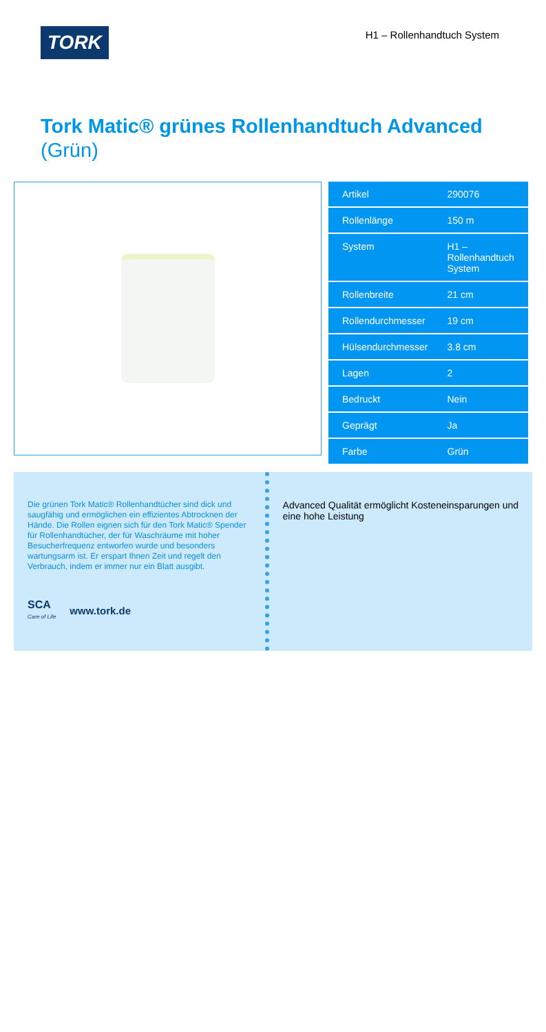TORK
H1 – Rollenhandtuch System
Tork Matic® grünes Rollenhandtuch Advanced (Grün)
| Artikel | 290076 |
| Rollenlänge | 150 m |
| System | H1 – Rollenhandtuch System |
| Rollenbreite | 21 cm |
| Rollendurchmesser | 19 cm |
| Hülsendurchmesser | 3.8 cm |
| Lagen | 2 |
| Bedruckt | Nein |
| Geprägt | Ja |
| Farbe | Grün |
Die grünen Tork Matic® Rollenhandtücher sind dick und saugfähig und ermöglichen ein effizientes Abtrocknen der Hände. Die Rollen eignen sich für den Tork Matic® Spender für Rollenhandtücher, der für Waschräume mit hoher Besucherfrequenz entworfen wurde und besonders wartungsarm ist. Er erspart Ihnen Zeit und regelt den Verbrauch, indem er immer nur ein Blatt ausgibt.
SCA
Care of Life
www.tork.de
Advanced Qualität ermöglicht Kosteneinsparungen und eine hohe Leistung